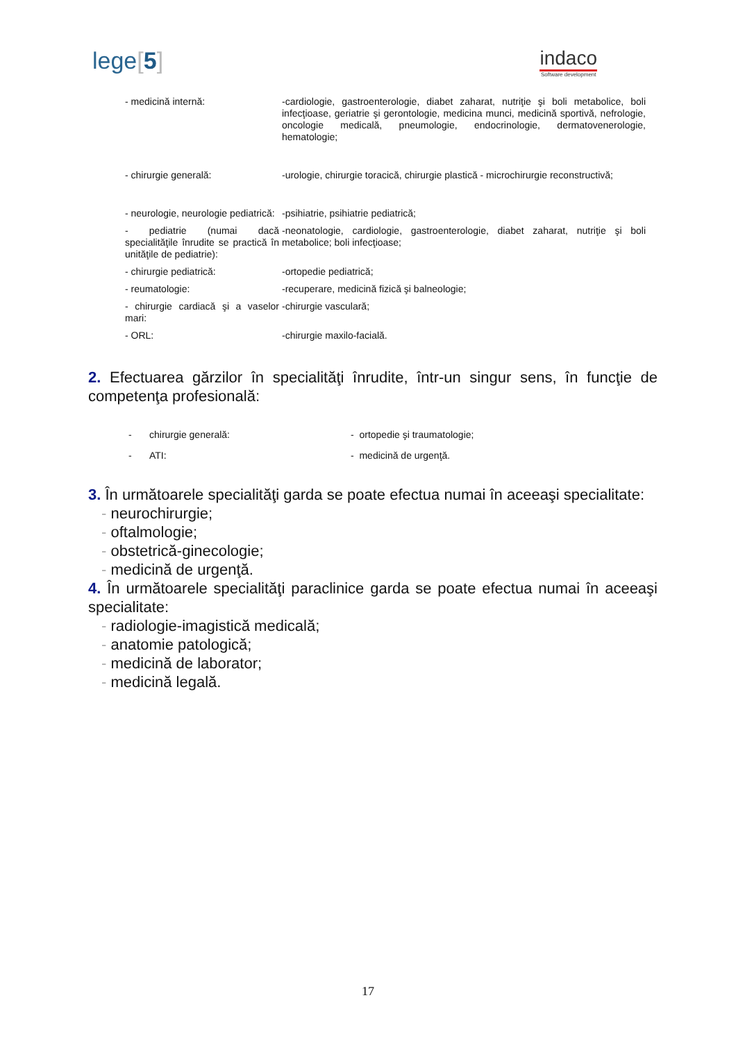lege[5]
indaco
Software development
| - medicină internă: | -cardiologie, gastroenterologie, diabet zaharat, nutriţie şi boli metabolice, boli infecţioase, geriatrie şi gerontologie, medicina munci, medicină sportivă, nefrologie, oncologie medicală, pneumologie, endocrinologie, dermatovenerologie, hematologie; |
| - chirurgie generală: | -urologie, chirurgie toracică, chirurgie plastică - microchirurgie reconstructivă; |
| - neurologie, neurologie pediatrică: | -psihiatrie, psihiatrie pediatrică; |
| - pediatrie (numai dacă specialităţile înrudite se practică în unităţile de pediatrie): | -neonatologie, cardiologie, gastroenterologie, diabet zaharat, nutriţie şi boli metabolice; boli infecţioase; |
| - chirurgie pediatrică: | -ortopedie pediatrică; |
| - reumatologie: | -recuperare, medicină fizică şi balneologie; |
| - chirurgie cardiacă şi a vaselor mari: | -chirurgie vasculară; |
| - ORL: | -chirurgie maxilo-facială. |
2. Efectuarea gărzilor în specialităţi înrudite, într-un singur sens, în funcţie de competenţa profesională:
| - | chirurgie generală: | - ortopedie şi traumatologie; |
| - | ATI: | - medicină de urgenţă. |
3. În următoarele specialităţi garda se poate efectua numai în aceeaşi specialitate:
- neurochirurgie;
- oftalmologie;
- obstetrică-ginecologie;
- medicină de urgenţă.
4. În următoarele specialităţi paraclinice garda se poate efectua numai în aceeaşi specialitate:
- radiologie-imagistică medicală;
- anatomie patologică;
- medicină de laborator;
- medicină legală.
17